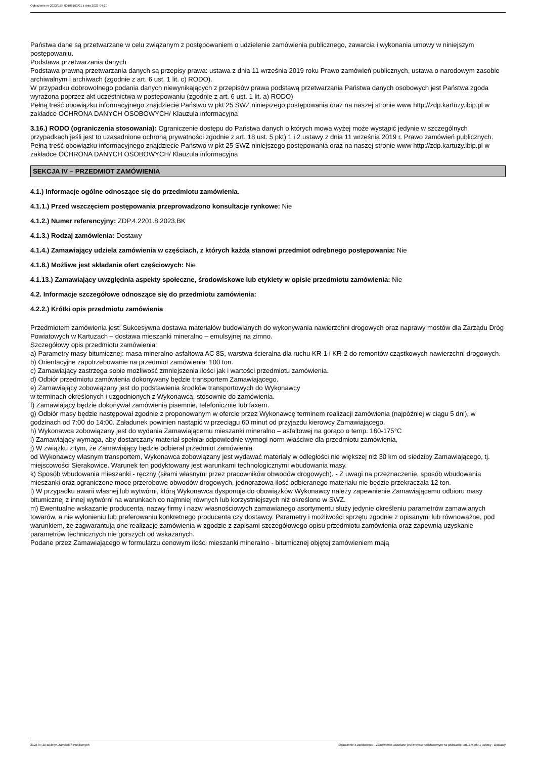Ogłoszenie nr 2023/BZP 00185163/01 z dnia 2023-04-20
Państwa dane są przetwarzane w celu związanym z postępowaniem o udzielenie zamówienia publicznego, zawarcia i wykonania umowy w niniejszym postępowaniu.
Podstawa przetwarzania danych
Podstawa prawną przetwarzania danych są przepisy prawa: ustawa z dnia 11 września 2019 roku Prawo zamówień publicznych, ustawa o narodowym zasobie archiwalnym i archiwach (zgodnie z art. 6 ust. 1 lit. c) RODO).
W przypadku dobrowolnego podania danych niewynikających z przepisów prawa podstawą przetwarzania Państwa danych osobowych jest Państwa zgoda wyrażona poprzez akt uczestnictwa w postępowaniu (zgodnie z art. 6 ust. 1 lit. a) RODO)
Pełną treść obowiązku informacyjnego znajdziecie Państwo w pkt 25 SWZ niniejszego postępowania oraz na naszej stronie www http://zdp.kartuzy.ibip.pl w zakładce OCHRONA DANYCH OSOBOWYCH/ Klauzula informacyjna
3.16.) RODO (ograniczenia stosowania): Ograniczenie dostępu do Państwa danych o których mowa wyżej może wystąpić jedynie w szczególnych przypadkach jeśli jest to uzasadnione ochroną prywatności zgodnie z art. 18 ust. 5 pkt) 1 i 2 ustawy z dnia 11 września 2019 r. Prawo zamówień publicznych.
Pełną treść obowiązku informacyjnego znajdziecie Państwo w pkt 25 SWZ niniejszego postępowania oraz na naszej stronie www http://zdp.kartuzy.ibip.pl w zakładce OCHRONA DANYCH OSOBOWYCH/ Klauzula informacyjna
SEKCJA IV – PRZEDMIOT ZAMÓWIENIA
4.1.) Informacje ogólne odnoszące się do przedmiotu zamówienia.
4.1.1.) Przed wszczęciem postępowania przeprowadzono konsultacje rynkowe: Nie
4.1.2.) Numer referencyjny: ZDP.4.2201.8.2023.BK
4.1.3.) Rodzaj zamówienia: Dostawy
4.1.4.) Zamawiający udziela zamówienia w częściach, z których każda stanowi przedmiot odrębnego postępowania: Nie
4.1.8.) Możliwe jest składanie ofert częściowych: Nie
4.1.13.) Zamawiający uwzględnia aspekty społeczne, środowiskowe lub etykiety w opisie przedmiotu zamówienia: Nie
4.2. Informacje szczegółowe odnoszące się do przedmiotu zamówienia:
4.2.2.) Krótki opis przedmiotu zamówienia
Przedmiotem zamówienia jest: Sukcesywna dostawa materiałów budowlanych do wykonywania nawierzchni drogowych oraz naprawy mostów dla Zarządu Dróg Powiatowych w Kartuzach – dostawa mieszanki mineralno – emulsyjnej na zimno.
Szczegółowy opis przedmiotu zamówienia:
a) Parametry masy bitumicznej: masa mineralno-asfaltowa AC 8S, warstwa ścieralna dla ruchu KR-1 i KR-2 do remontów cząstkowych nawierzchni drogowych.
b) Orientacyjne zapotrzebowanie na przedmiot zamówienia: 100 ton.
c) Zamawiający zastrzega sobie możliwość zmniejszenia ilości jak i wartości przedmiotu zamówienia.
d) Odbiór przedmiotu zamówienia dokonywany będzie transportem Zamawiającego.
e) Zamawiający zobowiązany jest do podstawienia środków transportowych do Wykonawcy
w terminach określonych i uzgodnionych z Wykonawcą, stosownie do zamówienia.
f) Zamawiający będzie dokonywał zamówienia pisemnie, telefonicznie lub faxem.
g) Odbiór masy będzie następował zgodnie z proponowanym w ofercie przez Wykonawcę terminem realizacji zamówienia (najpóźniej w ciągu 5 dni), w godzinach od 7:00 do 14:00. Załadunek powinien nastąpić w przeciągu 60 minut od przyjazdu kierowcy Zamawiającego.
h) Wykonawca zobowiązany jest do wydania Zamawiającemu mieszanki mineralno – asfaltowej na gorąco o temp. 160-175°C
i) Zamawiający wymaga, aby dostarczany materiał spełniał odpowiednie wymogi norm właściwe dla przedmiotu zamówienia,
j) W związku z tym, że Zamawiający będzie odbierał przedmiot zamówienia
od Wykonawcy własnym transportem, Wykonawca zobowiązany jest wydawać materiały w odległości nie większej niż 30 km od siedziby Zamawiającego, tj. miejscowości Sierakowice. Warunek ten podyktowany jest warunkami technologicznymi wbudowania masy.
k) Sposób wbudowania mieszanki - ręczny (siłami własnymi przez pracowników obwodów drogowych). - Z uwagi na przeznaczenie, sposób wbudowania mieszanki oraz ograniczone moce przerobowe obwodów drogowych, jednorazowa ilość odbieranego materiału nie będzie przekraczała 12 ton.
l) W przypadku awarii własnej lub wytwórni, którą Wykonawca dysponuje do obowiązków Wykonawcy należy zapewnienie Zamawiającemu odbioru masy bitumicznej z innej wytwórni na warunkach co najmniej równych lub korzystniejszych niż określono w SWZ.
m) Ewentualne wskazanie producenta, nazwy firmy i nazw własnościowych zamawianego asortymentu służy jedynie określeniu parametrów zamawianych towarów, a nie wyłonieniu lub preferowaniu konkretnego producenta czy dostawcy. Parametry i możliwości sprzętu zgodnie z opisanymi lub równoważne, pod warunkiem, że zagwarantują one realizację zamówienia w zgodzie z zapisami szczegółowego opisu przedmiotu zamówienia oraz zapewnią uzyskanie parametrów technicznych nie gorszych od wskazanych.
Podane przez Zamawiającego w formularzu cenowym ilości mieszanki mineralno - bitumicznej objętej zamówieniem mają
2023-04-20 Biuletyn Zamówień Publicznych Ogłoszenie o zamówieniu - Zamówienie udzielane jest w trybie podstawowym na podstawie: art. 275 pkt 1 ustawy - Dostawy